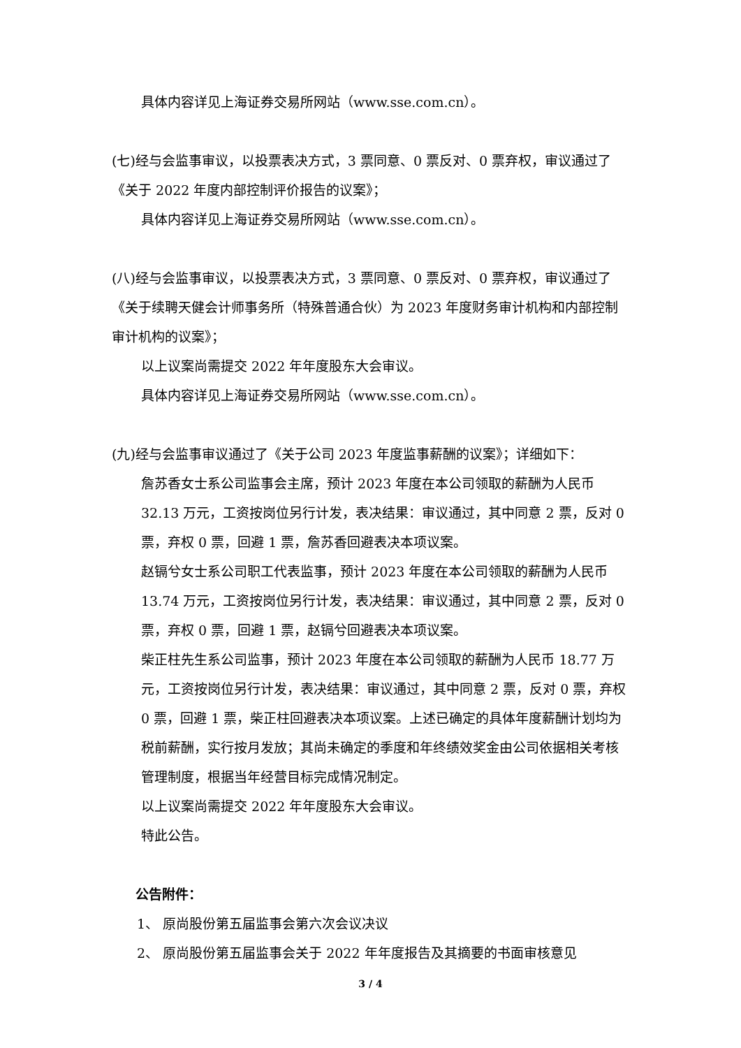具体内容详见上海证券交易所网站（www.sse.com.cn）。
(七)经与会监事审议，以投票表决方式，3 票同意、0 票反对、0 票弃权，审议通过了《关于 2022 年度内部控制评价报告的议案》；
具体内容详见上海证券交易所网站（www.sse.com.cn）。
(八)经与会监事审议，以投票表决方式，3 票同意、0 票反对、0 票弃权，审议通过了《关于续聘天健会计师事务所（特殊普通合伙）为 2023 年度财务审计机构和内部控制审计机构的议案》；
以上议案尚需提交 2022 年年度股东大会审议。
具体内容详见上海证券交易所网站（www.sse.com.cn）。
(九)经与会监事审议通过了《关于公司 2023 年度监事薪酬的议案》；详细如下：
詹苏香女士系公司监事会主席，预计 2023 年度在本公司领取的薪酬为人民币 32.13 万元，工资按岗位另行计发，表决结果：审议通过，其中同意 2 票，反对 0 票，弃权 0 票，回避 1 票，詹苏香回避表决本项议案。
赵镉兮女士系公司职工代表监事，预计 2023 年度在本公司领取的薪酬为人民币 13.74 万元，工资按岗位另行计发，表决结果：审议通过，其中同意 2 票，反对 0 票，弃权 0 票，回避 1 票，赵镉兮回避表决本项议案。
柴正柱先生系公司监事，预计 2023 年度在本公司领取的薪酬为人民币 18.77 万元，工资按岗位另行计发，表决结果：审议通过，其中同意 2 票，反对 0 票，弃权 0 票，回避 1 票，柴正柱回避表决本项议案。上述已确定的具体年度薪酬计划均为税前薪酬，实行按月发放；其尚未确定的季度和年终绩效奖金由公司依据相关考核管理制度，根据当年经营目标完成情况制定。
以上议案尚需提交 2022 年年度股东大会审议。
特此公告。
公告附件：
1、 原尚股份第五届监事会第六次会议决议
2、 原尚股份第五届监事会关于 2022 年年度报告及其摘要的书面审核意见
3 / 4